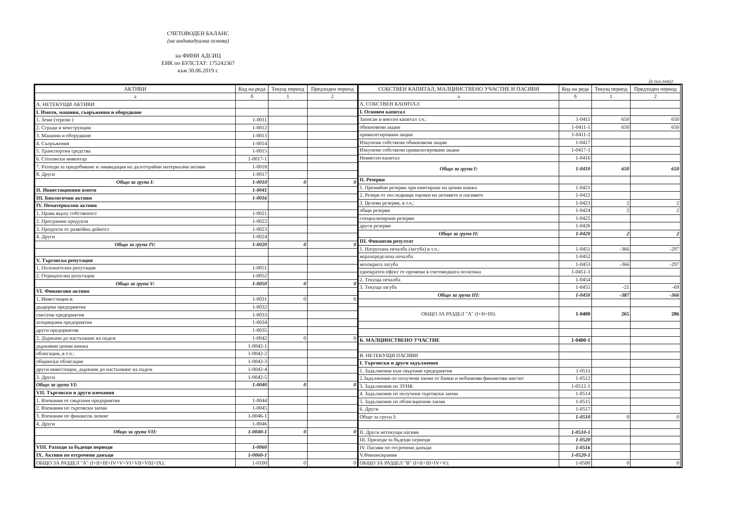СЧЕТОВОДЕН БАЛАНС
(на индивидуална основа)
на ФИНИ АДСИЦ
ЕИК по БУЛСТАТ: 175242367
към 30.06.2019 г.
(в хил.лева)
| АКТИВИ | Код на реда | Текущ период | Предходен период |
| --- | --- | --- | --- |
| а | б | 1 | 2 |
| А. НЕТЕКУЩИ АКТИВИ | | | |
| I. Имоти, машини, съоръжения и оборудване | | | |
| 1. Земи (терени ) | 1-0011 | | |
| 2. Сгради и конструкции | 1-0012 | | |
| 3. Машини и оборудване | 1-0013 | | |
| 4. Съоръжения | 1-0014 | | |
| 5. Транспортни средства | 1-0015 | | |
| 6. Стопански инвентар | 1-0017-1 | | |
| 7. Разходи за придобиване и ликвидация на дълготрайни материални активи | 1-0018 | | |
| 8. Други | 1-0017 | | |
| Общо за група I: | 1-0010 | 0 | 0 |
| II. Инвестиционни имоти | 1-0041 | | |
| III. Биологични активи | 1-0016 | | |
| IV. Нематериални активи | | | |
| 1. Права върху собственост | 1-0021 | | |
| 2. Програмни продукти | 1-0022 | | |
| 3. Продукти от развойна дейност | 1-0023 | | |
| 4. Други | 1-0024 | | |
| Общо за група IV: | 1-0020 | 0 | 0 |
| V. Търговска репутация | | | |
| 1. Положителна репутация | 1-0051 | | |
| 2. Отрицателна репутация | 1-0052 | | |
| Общо за група V: | 1-0050 | 0 | 0 |
| VI. Финансови активи | | | |
| 1. Инвестиции в: | 1-0031 | 0 | 0 |
| дъщерни предприятия | 1-0032 | | |
| смесени предприятия | 1-0033 | | |
| асоциирани предприятия | 1-0034 | | |
| други предприятия | 1-0035 | | |
| 2. Държани до настъпване на падеж | 1-0042 | 0 | 0 |
| държавни ценни книжа | 1-0042-1 | | |
| облигации, в т.ч.: | 1-0042-2 | | |
| общински облигации | 1-0042-3 | | |
| други инвестиции, държани до настъпване на падеж | 1-0042-4 | | |
| 3. Други | 1-0042-5 | | |
| Общо за група VI: | 1-0040 | 0 | 0 |
| VII. Търговски и други вземания | | | |
| 1. Вземания от свързани предприятия | 1-0044 | | |
| 2. Вземания по търговски заеми | 1-0045 | | |
| 3. Вземания по финансов лизинг | 1-0046-1 | | |
| 4. Други | 1-0046 | | |
| Общо за група VII: | 1-0040-1 | 0 | 0 |
| VIII. Разходи за бъдещи периоди | 1-0060 | | |
| IX. Активи по отсрочени данъци | 1-0060-1 | | |
| ОБЩО ЗА РАЗДЕЛ "А" (I+II+III+IV+V+VI+VII+VIII+IX): | 1-0100 | 0 | 0 |
| СОБСТВЕН КАПИТАЛ, МАЛЦИНСТВЕНО УЧАСТИЕ И ПАСИВИ | Код на реда | Текущ период | Предходен период |
| --- | --- | --- | --- |
| а | б | 1 | 2 |
| А. СОБСТВЕН КАПИТАЛ | | | |
| I. Основен капитал | | | |
| Записан и внесен капитал т.ч.: | 1-0411 | 650 | 650 |
| обикновени акции | 1-0411-1 | 650 | 650 |
| привилегировани акции | 1-0411-2 | | |
| Изкупени собствени обикновени акции | 1-0417 | | |
| Изкупени собствени привилегировани акции | 1-0417-1 | | |
| Невнесен капитал | 1-0416 | | |
| Общо за група I: | 1-0410 | 650 | 650 |
| II. Резерви | | | |
| 1. Премийни резерви при емитиране на ценни книжа | 1-0421 | | |
| 2. Резерв от последващи оценки на активите и пасивите | 1-0422 | | |
| 3. Целеви резерви, в т.ч.: | 1-0423 | 2 | 2 |
| общи резерви | 1-0424 | 2 | 2 |
| специализирани резерви | 1-0425 | | |
| други резерви | 1-0426 | | |
| Общо за група II: | 1-0420 | 2 | 2 |
| III. Финансов резултат | | | |
| 1. Натрупана печалба (загуба) в т.ч.: | 1-0451 | -366 | -297 |
| неразпределена печалба | 1-0452 | | |
| непокрита загуба | 1-0453 | -366 | -297 |
| еднократен ефект от промени в счетоводната политика | 1-0451-1 | | |
| 2. Текуща печалба | 1-0454 | | |
| 3. Текуща загуба | 1-0455 | -21 | -69 |
| Общо за група III: | 1-0450 | -387 | -366 |
| ОБЩО ЗА РАЗДЕЛ "А" (I+II+III): | 1-0400 | 265 | 286 |
| Б. МАЛЦИНСТВЕНО УЧАСТИЕ | 1-0400-1 | | |
| В. НЕТЕКУЩИ ПАСИВИ | | | |
| I. Търговски и други задължения | | | |
| 1. Задължения към свързани предприятия | 1-0511 | | |
| 2.Задължения по получени заеми от банки и небанкови финансови инстит | 1-0512 | | |
| 3. Задължения по ЗУНК | 1-0512-1 | | |
| 4. Задължения по получени търговски заеми | 1-0514 | | |
| 5. Задължения по облигационни заеми | 1-0515 | | |
| 6. Други | 1-0517 | | |
| Общо за група I: | 1-0510 | 0 | 0 |
| II. Други нетекущи пасиви | 1-0510-1 | | |
| III. Приходи за бъдещи периоди | 1-0520 | | |
| IV. Пасиви по отсрочени данъци | 1-0516 | | |
| V.Финансирания | 1-0520-1 | | |
| ОБЩО ЗА РАЗДЕЛ "В" (I+II+III+IV+V): | 1-0500 | 0 | 0 |